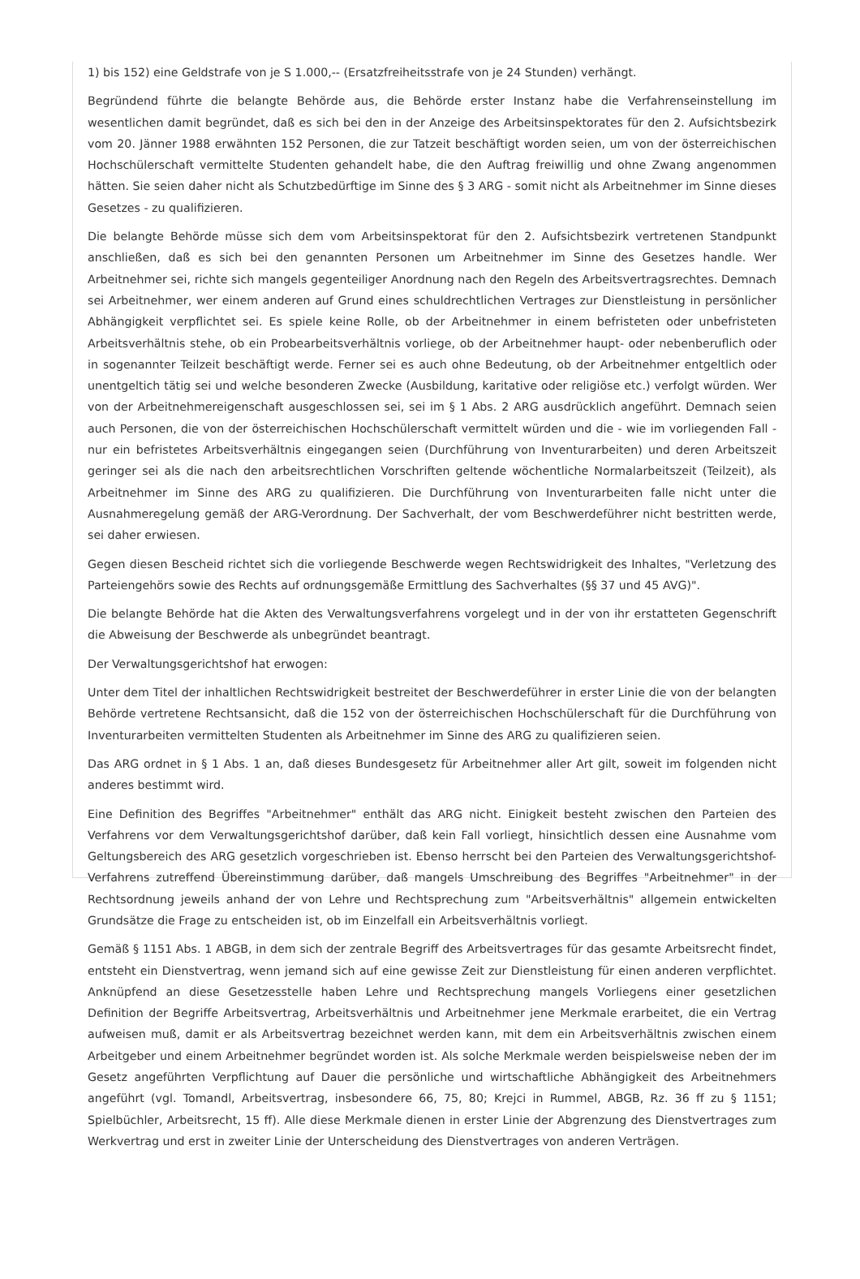1) bis 152) eine Geldstrafe von je S 1.000,-- (Ersatzfreiheitsstrafe von je 24 Stunden) verhängt.
Begründend führte die belangte Behörde aus, die Behörde erster Instanz habe die Verfahrenseinstellung im wesentlichen damit begründet, daß es sich bei den in der Anzeige des Arbeitsinspektorates für den 2. Aufsichtsbezirk vom 20. Jänner 1988 erwähnten 152 Personen, die zur Tatzeit beschäftigt worden seien, um von der österreichischen Hochschülerschaft vermittelte Studenten gehandelt habe, die den Auftrag freiwillig und ohne Zwang angenommen hätten. Sie seien daher nicht als Schutzbedürftige im Sinne des § 3 ARG - somit nicht als Arbeitnehmer im Sinne dieses Gesetzes - zu qualifizieren.
Die belangte Behörde müsse sich dem vom Arbeitsinspektorat für den 2. Aufsichtsbezirk vertretenen Standpunkt anschließen, daß es sich bei den genannten Personen um Arbeitnehmer im Sinne des Gesetzes handle. Wer Arbeitnehmer sei, richte sich mangels gegenteiliger Anordnung nach den Regeln des Arbeitsvertragsrechtes. Demnach sei Arbeitnehmer, wer einem anderen auf Grund eines schuldrechtlichen Vertrages zur Dienstleistung in persönlicher Abhängigkeit verpflichtet sei. Es spiele keine Rolle, ob der Arbeitnehmer in einem befristeten oder unbefristeten Arbeitsverhältnis stehe, ob ein Probearbeitsverhältnis vorliege, ob der Arbeitnehmer haupt- oder nebenberuflich oder in sogenannter Teilzeit beschäftigt werde. Ferner sei es auch ohne Bedeutung, ob der Arbeitnehmer entgeltlich oder unentgeltich tätig sei und welche besonderen Zwecke (Ausbildung, karitative oder religiöse etc.) verfolgt würden. Wer von der Arbeitnehmereigenschaft ausgeschlossen sei, sei im § 1 Abs. 2 ARG ausdrücklich angeführt. Demnach seien auch Personen, die von der österreichischen Hochschülerschaft vermittelt würden und die - wie im vorliegenden Fall - nur ein befristetes Arbeitsverhältnis eingegangen seien (Durchführung von Inventurarbeiten) und deren Arbeitszeit geringer sei als die nach den arbeitsrechtlichen Vorschriften geltende wöchentliche Normalarbeitszeit (Teilzeit), als Arbeitnehmer im Sinne des ARG zu qualifizieren. Die Durchführung von Inventurarbeiten falle nicht unter die Ausnahmeregelung gemäß der ARG-Verordnung. Der Sachverhalt, der vom Beschwerdeführer nicht bestritten werde, sei daher erwiesen.
Gegen diesen Bescheid richtet sich die vorliegende Beschwerde wegen Rechtswidrigkeit des Inhaltes, "Verletzung des Parteiengehörs sowie des Rechts auf ordnungsgemäße Ermittlung des Sachverhaltes (§§ 37 und 45 AVG)".
Die belangte Behörde hat die Akten des Verwaltungsverfahrens vorgelegt und in der von ihr erstatteten Gegenschrift die Abweisung der Beschwerde als unbegründet beantragt.
Der Verwaltungsgerichtshof hat erwogen:
Unter dem Titel der inhaltlichen Rechtswidrigkeit bestreitet der Beschwerdeführer in erster Linie die von der belangten Behörde vertretene Rechtsansicht, daß die 152 von der österreichischen Hochschülerschaft für die Durchführung von Inventurarbeiten vermittelten Studenten als Arbeitnehmer im Sinne des ARG zu qualifizieren seien.
Das ARG ordnet in § 1 Abs. 1 an, daß dieses Bundesgesetz für Arbeitnehmer aller Art gilt, soweit im folgenden nicht anderes bestimmt wird.
Eine Definition des Begriffes "Arbeitnehmer" enthält das ARG nicht. Einigkeit besteht zwischen den Parteien des Verfahrens vor dem Verwaltungsgerichtshof darüber, daß kein Fall vorliegt, hinsichtlich dessen eine Ausnahme vom Geltungsbereich des ARG gesetzlich vorgeschrieben ist. Ebenso herrscht bei den Parteien des Verwaltungsgerichtshof-Verfahrens zutreffend Übereinstimmung darüber, daß mangels Umschreibung des Begriffes "Arbeitnehmer" in der Rechtsordnung jeweils anhand der von Lehre und Rechtsprechung zum "Arbeitsverhältnis" allgemein entwickelten Grundsätze die Frage zu entscheiden ist, ob im Einzelfall ein Arbeitsverhältnis vorliegt.
Gemäß § 1151 Abs. 1 ABGB, in dem sich der zentrale Begriff des Arbeitsvertrages für das gesamte Arbeitsrecht findet, entsteht ein Dienstvertrag, wenn jemand sich auf eine gewisse Zeit zur Dienstleistung für einen anderen verpflichtet. Anknüpfend an diese Gesetzesstelle haben Lehre und Rechtsprechung mangels Vorliegens einer gesetzlichen Definition der Begriffe Arbeitsvertrag, Arbeitsverhältnis und Arbeitnehmer jene Merkmale erarbeitet, die ein Vertrag aufweisen muß, damit er als Arbeitsvertrag bezeichnet werden kann, mit dem ein Arbeitsverhältnis zwischen einem Arbeitgeber und einem Arbeitnehmer begründet worden ist. Als solche Merkmale werden beispielsweise neben der im Gesetz angeführten Verpflichtung auf Dauer die persönliche und wirtschaftliche Abhängigkeit des Arbeitnehmers angeführt (vgl. Tomandl, Arbeitsvertrag, insbesondere 66, 75, 80; Krejci in Rummel, ABGB, Rz. 36 ff zu § 1151; Spielbüchler, Arbeitsrecht, 15 ff). Alle diese Merkmale dienen in erster Linie der Abgrenzung des Dienstvertrages zum Werkvertrag und erst in zweiter Linie der Unterscheidung des Dienstvertrages von anderen Verträgen.